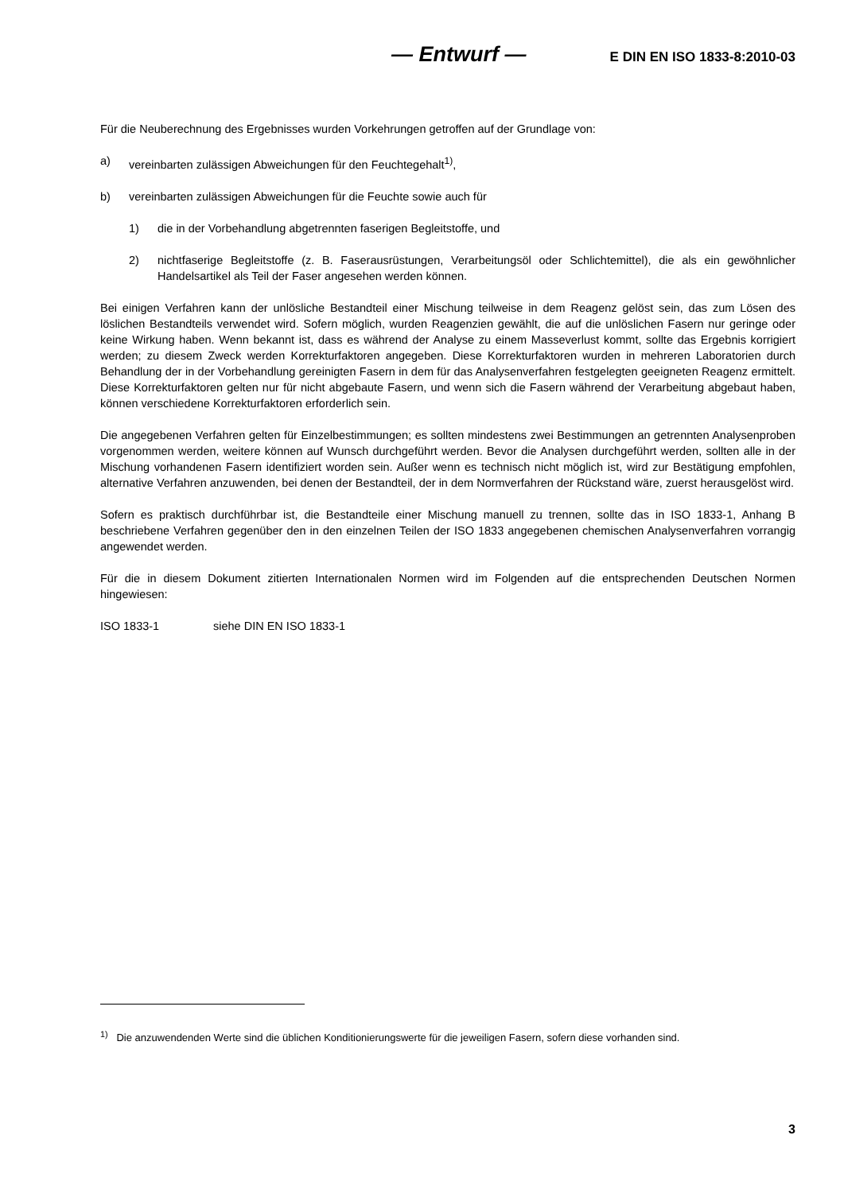— Entwurf — E DIN EN ISO 1833-8:2010-03
Für die Neuberechnung des Ergebnisses wurden Vorkehrungen getroffen auf der Grundlage von:
a) vereinbarten zulässigen Abweichungen für den Feuchtegehalt<sup>1)</sup>,
b) vereinbarten zulässigen Abweichungen für die Feuchte sowie auch für
1) die in der Vorbehandlung abgetrennten faserigen Begleitstoffe, und
2) nichtfaserige Begleitstoffe (z. B. Faserausrüstungen, Verarbeitungsöl oder Schlichtemittel), die als ein gewöhnlicher Handelsartikel als Teil der Faser angesehen werden können.
Bei einigen Verfahren kann der unlösliche Bestandteil einer Mischung teilweise in dem Reagenz gelöst sein, das zum Lösen des löslichen Bestandteils verwendet wird. Sofern möglich, wurden Reagenzien gewählt, die auf die unlöslichen Fasern nur geringe oder keine Wirkung haben. Wenn bekannt ist, dass es während der Analyse zu einem Masseverlust kommt, sollte das Ergebnis korrigiert werden; zu diesem Zweck werden Korrekturfaktoren angegeben. Diese Korrekturfaktoren wurden in mehreren Laboratorien durch Behandlung der in der Vorbehandlung gereinigten Fasern in dem für das Analysenverfahren festgelegten geeigneten Reagenz ermittelt. Diese Korrekturfaktoren gelten nur für nicht abgebaute Fasern, und wenn sich die Fasern während der Verarbeitung abgebaut haben, können verschiedene Korrekturfaktoren erforderlich sein.
Die angegebenen Verfahren gelten für Einzelbestimmungen; es sollten mindestens zwei Bestimmungen an getrennten Analysenproben vorgenommen werden, weitere können auf Wunsch durchgeführt werden. Bevor die Analysen durchgeführt werden, sollten alle in der Mischung vorhandenen Fasern identifiziert worden sein. Außer wenn es technisch nicht möglich ist, wird zur Bestätigung empfohlen, alternative Verfahren anzuwenden, bei denen der Bestandteil, der in dem Normverfahren der Rückstand wäre, zuerst herausgelöst wird.
Sofern es praktisch durchführbar ist, die Bestandteile einer Mischung manuell zu trennen, sollte das in ISO 1833-1, Anhang B beschriebene Verfahren gegenüber den in den einzelnen Teilen der ISO 1833 angegebenen chemischen Analysenverfahren vorrangig angewendet werden.
Für die in diesem Dokument zitierten Internationalen Normen wird im Folgenden auf die entsprechenden Deutschen Normen hingewiesen:
ISO 1833-1 siehe DIN EN ISO 1833-1
<sup>1)</sup> Die anzuwendenden Werte sind die üblichen Konditionierungswerte für die jeweiligen Fasern, sofern diese vorhanden sind.
3